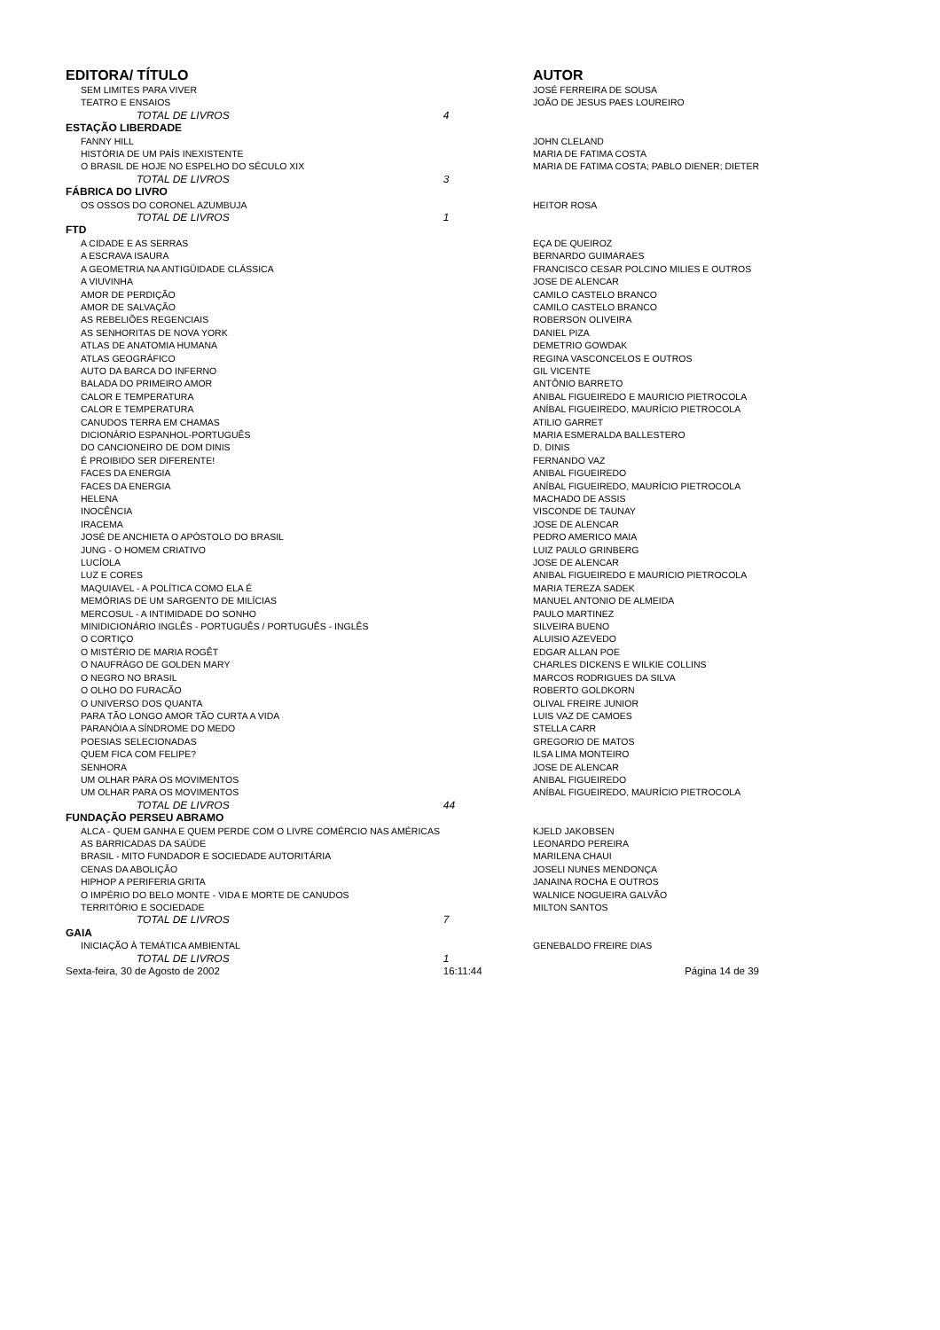| EDITORA/ TÍTULO | | AUTOR |
| --- | --- | --- |
| SEM LIMITES PARA VIVER | | JOSÉ FERREIRA DE SOUSA |
| TEATRO E ENSAIOS | | JOÃO DE JESUS PAES LOUREIRO |
| TOTAL DE LIVROS | 4 | |
| ESTAÇÃO LIBERDADE | | |
| FANNY HILL | | JOHN CLELAND |
| HISTÓRIA DE UM PAÍS INEXISTENTE | | MARIA DE FATIMA COSTA |
| O BRASIL DE HOJE NO ESPELHO DO SÉCULO XIX | | MARIA DE FATIMA COSTA; PABLO DIENER; DIETER |
| TOTAL DE LIVROS | 3 | |
| FÁBRICA DO LIVRO | | |
| OS OSSOS DO CORONEL AZUMBUJA | | HEITOR ROSA |
| TOTAL DE LIVROS | 1 | |
| FTD | | |
| A CIDADE E AS SERRAS | | EÇA DE QUEIROZ |
| A ESCRAVA ISAURA | | BERNARDO GUIMARAES |
| A GEOMETRIA NA ANTIGÜIDADE CLÁSSICA | | FRANCISCO CESAR POLCINO MILIES E OUTROS |
| A VIUVINHA | | JOSE DE ALENCAR |
| AMOR DE PERDIÇÃO | | CAMILO CASTELO BRANCO |
| AMOR DE SALVAÇÃO | | CAMILO CASTELO BRANCO |
| AS REBELIÕES REGENCIAIS | | ROBERSON OLIVEIRA |
| AS SENHORITAS DE NOVA YORK | | DANIEL PIZA |
| ATLAS DE ANATOMIA HUMANA | | DEMETRIO GOWDAK |
| ATLAS GEOGRÁFICO | | REGINA VASCONCELOS E OUTROS |
| AUTO DA BARCA DO INFERNO | | GIL VICENTE |
| BALADA DO PRIMEIRO AMOR | | ANTÔNIO BARRETO |
| CALOR E TEMPERATURA | | ANIBAL FIGUEIREDO E MAURICIO PIETROCOLA |
| CALOR E TEMPERATURA | | ANÍBAL FIGUEIREDO, MAURÍCIO PIETROCOLA |
| CANUDOS TERRA EM CHAMAS | | ATILIO GARRET |
| DICIONÁRIO ESPANHOL-PORTUGUÊS | | MARIA ESMERALDA BALLESTERO |
| DO CANCIONEIRO DE DOM DINIS | | D. DINIS |
| É PROIBIDO SER DIFERENTE! | | FERNANDO VAZ |
| FACES DA ENERGIA | | ANIBAL FIGUEIREDO |
| FACES DA ENERGIA | | ANÍBAL FIGUEIREDO, MAURÍCIO PIETROCOLA |
| HELENA | | MACHADO DE ASSIS |
| INOCÊNCIA | | VISCONDE DE TAUNAY |
| IRACEMA | | JOSE DE ALENCAR |
| JOSÉ DE ANCHIETA O APÓSTOLO DO BRASIL | | PEDRO AMERICO MAIA |
| JUNG - O HOMEM CRIATIVO | | LUIZ PAULO GRINBERG |
| LUCÍOLA | | JOSE DE ALENCAR |
| LUZ E CORES | | ANIBAL FIGUEIREDO E MAURICIO PIETROCOLA |
| MAQUIAVEL - A POLÍTICA COMO ELA É | | MARIA TEREZA SADEK |
| MEMÓRIAS DE UM SARGENTO DE MILÍCIAS | | MANUEL ANTONIO DE ALMEIDA |
| MERCOSUL - A INTIMIDADE DO SONHO | | PAULO MARTINEZ |
| MINIDICIONÁRIO INGLÊS - PORTUGUÊS / PORTUGUÊS - INGLÊS | | SILVEIRA BUENO |
| O CORTIÇO | | ALUISIO AZEVEDO |
| O MISTÉRIO DE MARIA ROGÊT | | EDGAR ALLAN POE |
| O NAUFRÁGO DE GOLDEN MARY | | CHARLES DICKENS E WILKIE COLLINS |
| O NEGRO NO BRASIL | | MARCOS RODRIGUES DA SILVA |
| O OLHO DO FURACÃO | | ROBERTO GOLDKORN |
| O UNIVERSO DOS QUANTA | | OLIVAL FREIRE JUNIOR |
| PARA TÃO LONGO AMOR TÃO CURTA A VIDA | | LUIS VAZ DE CAMOES |
| PARANÓIA A SÍNDROME DO MEDO | | STELLA CARR |
| POESIAS SELECIONADAS | | GREGORIO DE MATOS |
| QUEM FICA COM FELIPE? | | ILSA LIMA MONTEIRO |
| SENHORA | | JOSE DE ALENCAR |
| UM OLHAR PARA OS MOVIMENTOS | | ANIBAL FIGUEIREDO |
| UM OLHAR PARA OS MOVIMENTOS | | ANÍBAL FIGUEIREDO, MAURÍCIO PIETROCOLA |
| TOTAL DE LIVROS | 44 | |
| FUNDAÇÃO PERSEU ABRAMO | | |
| ALCA - QUEM GANHA E QUEM PERDE COM O LIVRE COMÉRCIO NAS AMÉRICAS | | KJELD JAKOBSEN |
| AS BARRICADAS DA SAÚDE | | LEONARDO PEREIRA |
| BRASIL - MITO FUNDADOR E SOCIEDADE AUTORITÁRIA | | MARILENA CHAUI |
| CENAS DA ABOLIÇÃO | | JOSELI NUNES MENDONÇA |
| HIPHOP A PERIFERIA GRITA | | JANAINA ROCHA E OUTROS |
| O IMPÉRIO DO BELO MONTE - VIDA E MORTE DE CANUDOS | | WALNICE NOGUEIRA GALVÃO |
| TERRITÓRIO E SOCIEDADE | | MILTON SANTOS |
| TOTAL DE LIVROS | 7 | |
| GAIA | | |
| INICIAÇÃO À TEMÁTICA AMBIENTAL | | GENEBALDO FREIRE DIAS |
| TOTAL DE LIVROS | 1 | |
| Sexta-feira, 30 de Agosto de 2002 | 16:11:44 | Página 14 de 39 |